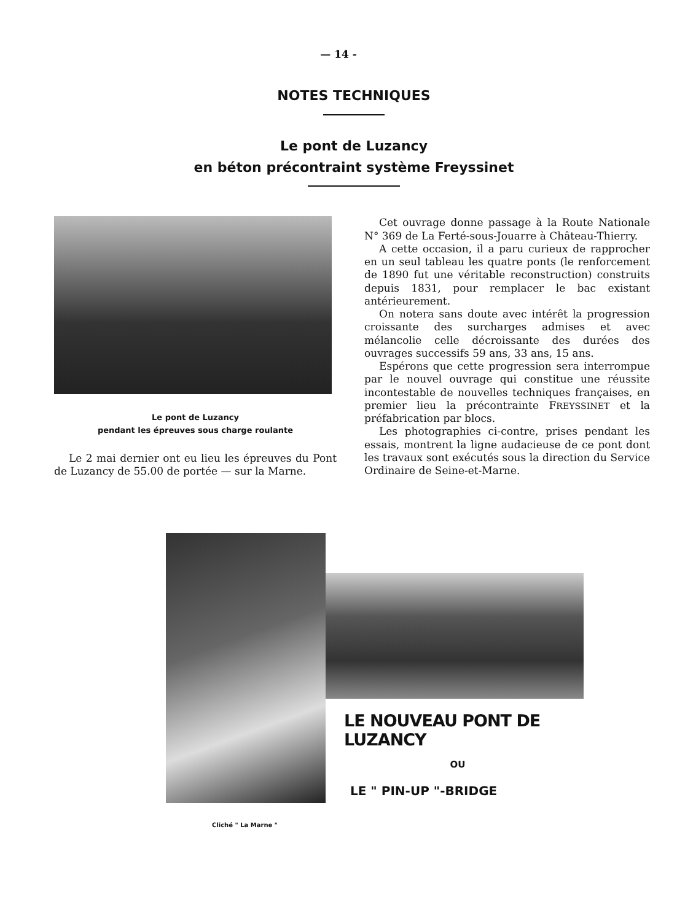— 14 -
NOTES TECHNIQUES
Le pont de Luzancy
en béton précontraint système Freyssinet
Le pont de Luzancy
pendant les épreuves sous charge roulante
Le 2 mai dernier ont eu lieu les épreuves du Pont de Luzancy de 55.00 de portée — sur la Marne.
Cet ouvrage donne passage à la Route Nationale N° 369 de La Ferté-sous-Jouarre à Château-Thierry.
A cette occasion, il a paru curieux de rapprocher en un seul tableau les quatre ponts (le renforcement de 1890 fut une véritable reconstruction) construits depuis 1831, pour remplacer le bac existant antérieurement.
On notera sans doute avec intérêt la progression croissante des surcharges admises et avec mélancolie celle décroissante des durées des ouvrages successifs 59 ans, 33 ans, 15 ans.
Espérons que cette progression sera interrompue par le nouvel ouvrage qui constitue une réussite incontestable de nouvelles techniques françaises, en premier lieu la précontrainte FREYSSINET et la préfabrication par blocs.
Les photographies ci-contre, prises pendant les essais, montrent la ligne audacieuse de ce pont dont les travaux sont exécutés sous la direction du Service Ordinaire de Seine-et-Marne.
LE NOUVEAU PONT DE LUZANCY
OU
LE " PIN-UP "-BRIDGE
Cliché " La Marne "